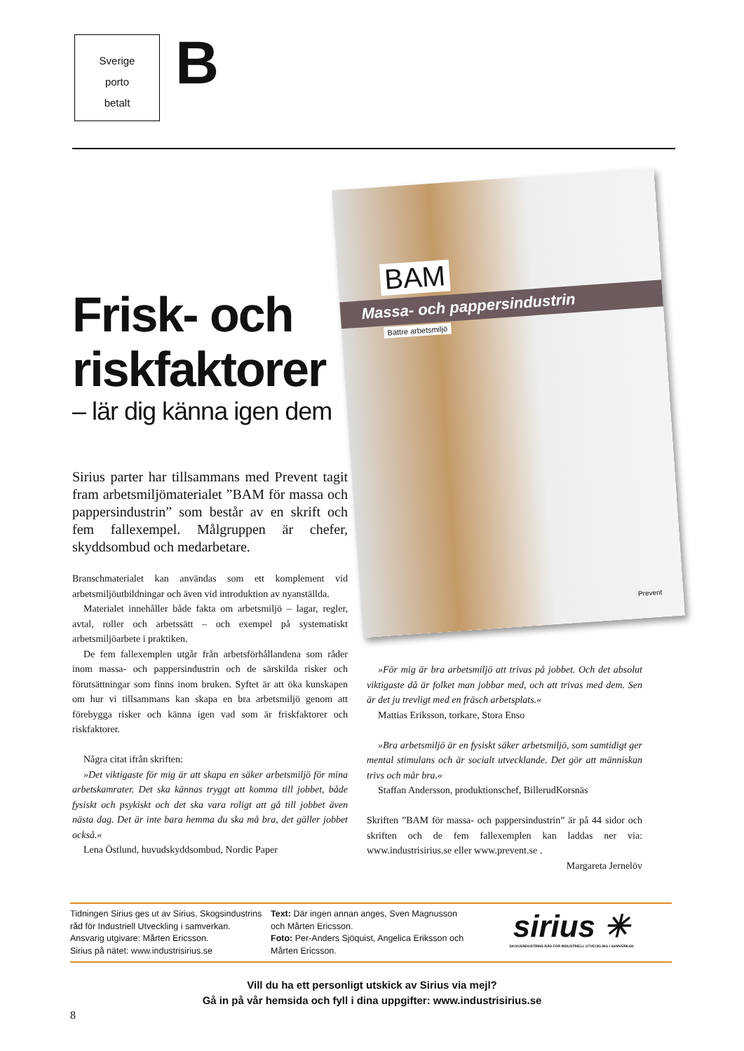Sverige
porto
betalt
B
BAM
Massa- och pappersindustrin
Bättre arbetsmiljö
Prevent
Frisk- och riskfaktorer
– lär dig känna igen dem
Sirius parter har tillsammans med Prevent tagit fram arbetsmiljömaterialet ”BAM för massa och pappersindustrin” som består av en skrift och fem fallexempel. Målgruppen är chefer, skyddsombud och medarbetare.
Branschmaterialet kan användas som ett komplement vid arbetsmiljöutbildningar och även vid introduktion av nyanställda.
Materialet innehåller både fakta om arbetsmiljö – lagar, regler, avtal, roller och arbetssätt – och exempel på systematiskt arbetsmiljöarbete i praktiken.
De fem fallexemplen utgår från arbetsförhållandena som råder inom massa- och pappersindustrin och de särskilda risker och förutsättningar som finns inom bruken. Syftet är att öka kunskapen om hur vi tillsammans kan skapa en bra arbetsmiljö genom att förebygga risker och känna igen vad som är friskfaktorer och riskfaktorer.
Några citat ifrån skriften:
»Det viktigaste för mig är att skapa en säker arbetsmiljö för mina arbetskamrater. Det ska kännas tryggt att komma till jobbet, både fysiskt och psykiskt och det ska vara roligt att gå till jobbet även nästa dag. Det är inte bara hemma du ska må bra, det gäller jobbet också.«
Lena Östlund, huvudskyddsombud, Nordic Paper
»För mig är bra arbetsmiljö att trivas på jobbet. Och det absolut viktigaste då är folket man jobbar med, och att trivas med dem. Sen är det ju trevligt med en fräsch arbetsplats.«
Mattias Eriksson, torkare, Stora Enso
»Bra arbetsmiljö är en fysiskt säker arbetsmiljö, som samtidigt ger mental stimulans och är socialt utvecklande. Det gör att människan trivs och mår bra.«
Staffan Andersson, produktionschef, BillerudKorsnäs
Skriften ”BAM för massa- och pappersindustrin” är på 44 sidor och skriften och de fem fallexemplen kan laddas ner via: www.industrisirius.se eller www.prevent.se .
Margareta Jernelöv
Tidningen Sirius ges ut av Sirius, Skogsindustrins råd för Industriell Utveckling i samverkan.
Ansvarig utgivare: Mårten Ericsson.
Sirius på nätet: www.industrisirius.se
Text: Där ingen annan anges, Sven Magnusson och Mårten Ericsson.
Foto: Per-Anders Sjöquist, Angelica Eriksson och Mårten Ericsson.
sirius ✳
SKOGSINDUSTRINS RÅD FÖR INDUSTRIELL UTVECKLING I SAMVERKAN
Vill du ha ett personligt utskick av Sirius via mejl?
Gå in på vår hemsida och fyll i dina uppgifter: www.industrisirius.se
8